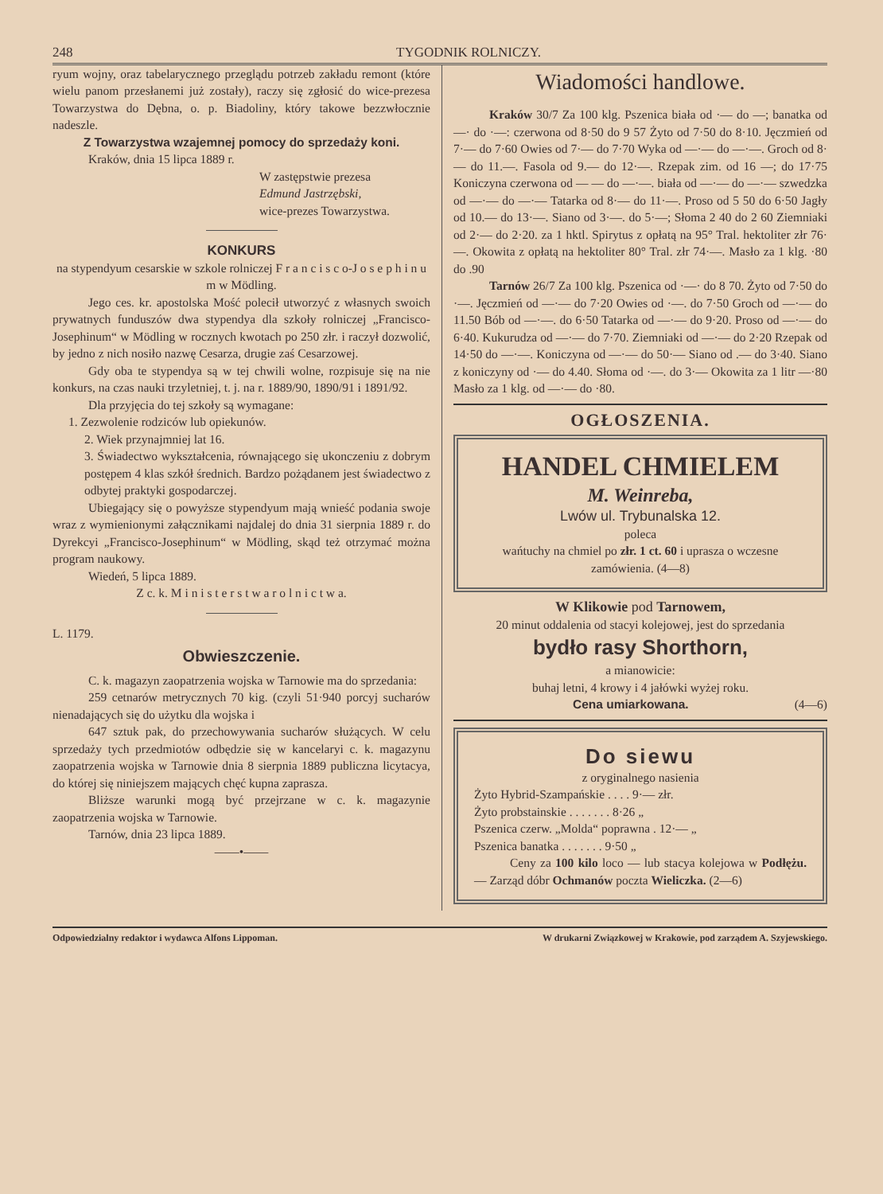248 TYGODNIK ROLNICZY.
ryum wojny, oraz tabelarycznego przeglądu potrzeb zakładu remont (które wielu panom przesłanemi już zostały), raczy się zgłosić do wice-prezesa Towarzystwa do Dębna, o. p. Biadoliny, który takowe bezzwłocznie nadeszle.
Z Towarzystwa wzajemnej pomocy do sprzedaży koni.
Kraków, dnia 15 lipca 1889 r.
W zastępstwie prezesa
Edmund Jastrzębski,
wice-prezes Towarzystwa.
KONKURS
na stypendyum cesarskie w szkole rolniczej F r a n c i s c o-J o s e p h i n u m w Mödling.
Jego ces. kr. apostolska Mość polecił utworzyć z własnych swoich prywatnych funduszów dwa stypendya dla szkoły rolniczej „Francisco-Josephinum“ w Mödling w rocznych kwotach po 250 złr. i raczył dozwolić, by jedno z nich nosiło nazwę Cesarza, drugie zaś Cesarzowej.
Gdy oba te stypendya są w tej chwili wolne, rozpisuje się na nie konkurs, na czas nauki trzyletniej, t. j. na r. 1889/90, 1890/91 i 1891/92.
Dla przyjęcia do tej szkoły są wymagane:
1. Zezwolenie rodziców lub opiekunów.
2. Wiek przynajmniej lat 16.
3. Świadectwo wykształcenia, równającego się ukonczeniu z dobrym postępem 4 klas szkół średnich. Bardzo pożądanem jest świadectwo z odbytej praktyki gospodarczej.
Ubiegający się o powyższe stypendyum mają wnieść podania swoje wraz z wymienionymi załącznikami najdalej do dnia 31 sierpnia 1889 r. do Dyrekcyi „Francisco-Josephinum“ w Mödling, skąd też otrzymać można program naukowy.
Wiedeń, 5 lipca 1889.
Z c. k. M i n i s t e r s t w a r o l n i c t w a.
L. 1179.
Obwieszczenie.
C. k. magazyn zaopatrzenia wojska w Tarnowie ma do sprzedania:
259 cetnarów metrycznych 70 kig. (czyli 51·940 porcyj sucharów nienadających się do użytku dla wojska i
647 sztuk pak, do przechowywania sucharów służących. W celu sprzedaży tych przedmiotów odbędzie się w kancelaryi c. k. magazynu zaopatrzenia wojska w Tarnowie dnia 8 sierpnia 1889 publiczna licytacya, do której się niniejszem mających chęć kupna zaprasza.
Bliższe warunki mogą być przejrzane w c. k. magazynie zaopatrzenia wojska w Tarnowie.
Tarnów, dnia 23 lipca 1889.
——•——
Wiadomości handlowe.
Kraków 30/7 Za 100 klg. Pszenica biała od ·— do —; banatka od —· do ·—: czerwona od 8·50 do 9 57 Żyto od 7·50 do 8·10. Jęczmień od 7·— do 7·60 Owies od 7·— do 7·70 Wyka od —·— do —·—. Groch od 8·— do 11.—. Fasola od 9.— do 12·—. Rzepak zim. od 16 —; do 17·75 Koniczyna czerwona od — — do —·—. biała od —·— do —·— szwedzka od —·— do —·— Tatarka od 8·— do 11·—. Proso od 5 50 do 6·50 Jagły od 10.— do 13·—. Siano od 3·—. do 5·—; Słoma 2 40 do 2 60 Ziemniaki od 2·— do 2·20. za 1 hktl. Spirytus z opłatą na 95° Tral. hektoliter złr 76·—. Okowita z opłatą na hektoliter 80° Tral. złr 74·—. Masło za 1 klg. ·80 do .90
Tarnów 26/7 Za 100 klg. Pszenica od ·—· do 8 70. Żyto od 7·50 do ·—. Jęczmień od —·— do 7·20 Owies od ·—. do 7·50 Groch od —·— do 11.50 Bób od —·—. do 6·50 Tatarka od —·— do 9·20. Proso od —·— do 6·40. Kukurudza od —·— do 7·70. Ziemniaki od —·— do 2·20 Rzepak od 14·50 do —·—. Koniczyna od —·— do 50·— Siano od .— do 3·40. Siano z koniczyny od ·— do 4.40. Słoma od ·—. do 3·— Okowita za 1 litr —·80 Masło za 1 klg. od —·— do ·80.
OGŁOSZENIA.
HANDEL CHMIELEM
M. Weinreba,
Lwów ul. Trybunalska 12.
poleca
wańtuchy na chmiel po złr. 1 ct. 60 i uprasza o wczesne zamówienia. (4—8)
W Klikowie pod Tarnowem,
20 minut oddalenia od stacyi kolejowej, jest do sprzedania
bydło rasy Shorthorn,
a mianowicie:
buhaj letni, 4 krowy i 4 jałówki wyżej roku.
Cena umiarkowana. (4—6)
Do siewu
z oryginalnego nasienia
Żyto Hybrid-Szampańskie . . . . 9·— złr.
Żyto probstainskie . . . . . . . 8·26 „
Pszenica czerw. „Molda“ poprawna . 12·— „
Pszenica banatka . . . . . . . 9·50 „
Ceny za 100 kilo loco — lub stacya kolejowa w Podłężu. — Zarząd dóbr Ochmanów poczta Wieliczka. (2—6)
Odpowiedzialny redaktor i wydawca Alfons Lippoman. W drukarni Związkowej w Krakowie, pod zarządem A. Szyjewskiego.